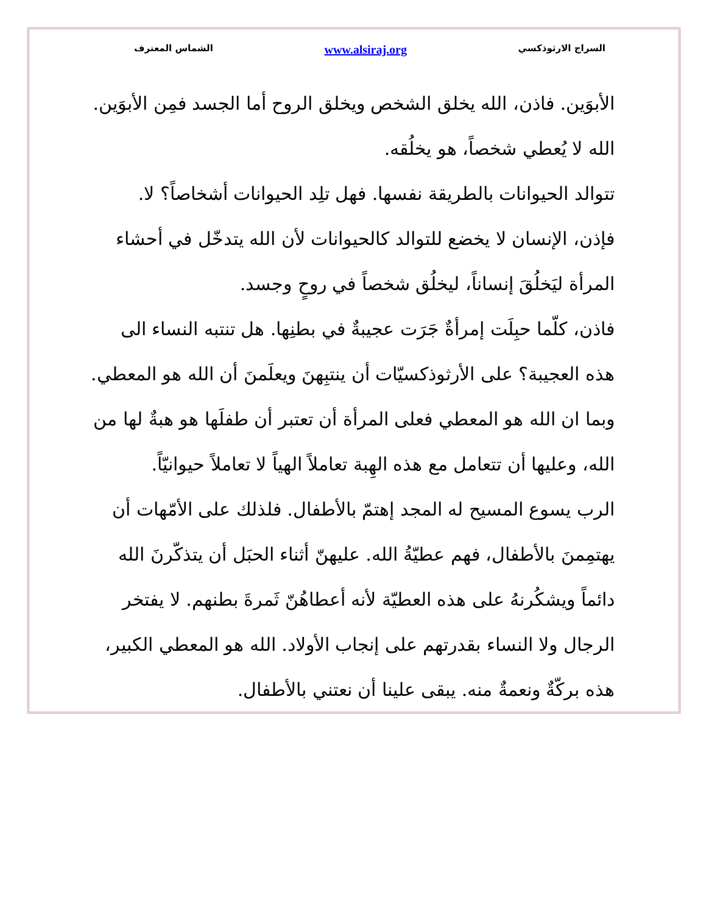السراج الارثوذكسي www.alsiraj.org الشماس المعترف
الأبوَين. فاذن، الله يخلق الشخص ويخلق الروح أما الجسد فمِن الأبوَين. الله لا يُعطي شخصاً، هو يخلُقه.
تتوالد الحيوانات بالطريقة نفسها. فهل تلِد الحيوانات أشخاصاً؟ لا.
فإذن، الإنسان لا يخضع للتوالد كالحيوانات لأن الله يتدخّل في أحشاء المرأة ليَخلُقَ إنساناً، ليخلُق شخصاً في روحٍ وجسد.
فاذن، كلّما حبِلَت إمرأةٌ جَرَت عجيبةٌ في بطنِها. هل تنتبه النساء الى هذه العجيبة؟ على الأرثوذكسيّات أن ينتبِهنَ ويعلَمنَ أن الله هو المعطي. وبما ان الله هو المعطي فعلى المرأة أن تعتبر أن طفلَها هو هبةٌ لها من الله، وعليها أن تتعامل مع هذه الهِبة تعاملاً الهياً لا تعاملاً حيوانيّاً.
الرب يسوع المسيح له المجد إهتمّ بالأطفال. فلذلك على الأمّهات أن يهتمِمنَ بالأطفال، فهم عطيّةُ الله. عليهنّ أثناء الحبَل أن يتذكّرنَ الله دائماً ويشكُرنهُ على هذه العطيّة لأنه أعطاهُنّ ثَمرةَ بطنهم. لا يفتخر الرجال ولا النساء بقدرتهم على إنجاب الأولاد. الله هو المعطي الكبير، هذه بركّةٌ ونعمةٌ منه. يبقى علينا أن نعتني بالأطفال.